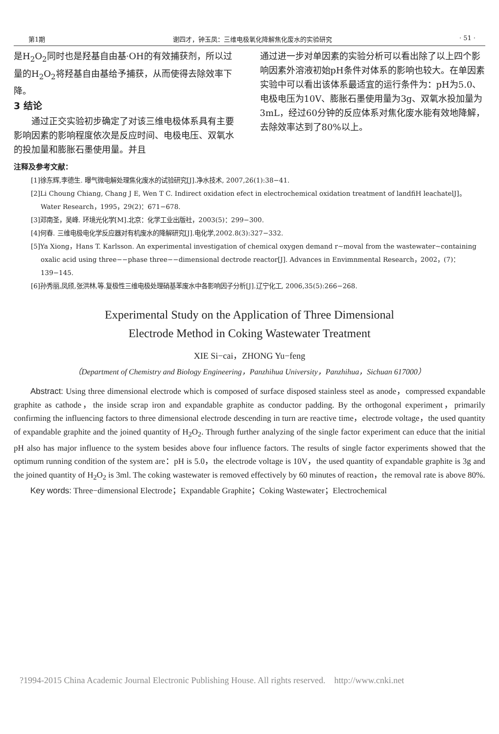第1期 谢四才，钟玉凤：三维电极氧化降解焦化废水的实验研究 · 51 ·
是H<sub>2</sub>O<sub>2</sub>同时也是羟基自由基·OH的有效捕获剂，所以过量的H<sub>2</sub>O<sub>2</sub>将羟基自由基给予捕获，从而使得去除效率下降。
3 结论
  通过正交实验初步确定了对该三维电极体系具有主要影响因素的影响程度依次是反应时间、电极电压、双氧水的投加量和膨胀石墨使用量。并且
通过进一步对单因素的实验分析可以看出除了以上四个影响因素外溶液初始pH条件对体系的影响也较大。在单因素实验中可以看出该体系最适宜的运行条件为：pH为5.0、电极电压为10V、膨胀石墨使用量为3g、双氧水投加量为3mL，经过60分钟的反应体系对焦化废水能有效地降解，去除效率达到了80%以上。
注释及参考文献：
[1]徐东辉,李德生. 曝气微电解处理焦化废水的试验研究[J].净水技术, 2007,26(1):38−41.
[2]Li Choung Chiang, Chang J E, Wen T C. Indirect oxidation efect in electrochemical oxidation treatment of landfiH leachatelJ]。Water Research，1995，29(2)：671−678.
[3]邓南圣，吴峰. 环境光化学[M].北京：化学工业出版社，2003(5)：299−300.
[4]何春. 三维电极电化学反应器对有机废水的降解研究[J].电化学,2002.8(3):327−332.
[5]Ya Xiong，Hans T. Karlsson. An experimental investigation of chemical oxygen demand r~moval from the wastewater~containing oxalic acid using three−−phase three−−dimensional dectrode reactor[J]. Advances in Envimnmental Research，2002，(7)：139−145.
[6]孙秀丽,凤颀,张洪林,等.复极性三维电极处理硝基苯废水中各影响因子分析[J].辽宁化工, 2006,35(5):266−268.
Experimental Study on the Application of Three Dimensional
Electrode Method in Coking Wastewater Treatment
XIE Si−cai，ZHONG Yu−feng
（Department of Chemistry and Biology Engineering，Panzhihua University，Panzhihua，Sichuan 617000）
  Abstract: Using three dimensional electrode which is composed of surface disposed stainless steel as anode，compressed expandable graphite as cathode，the inside scrap iron and expandable graphite as conductor padding. By the orthogonal experiment，primarily confirming the influencing factors to three dimensional electrode descending in turn are reactive time，electrode voltage，the used quantity of expandable graphite and the joined quantity of H<sub>2</sub>O<sub>2</sub>. Through further analyzing of the single factor experiment can educe that the initial pH also has major influence to the system besides above four influence factors. The results of single factor experiments showed that the optimum running condition of the system are：pH is 5.0，the electrode voltage is 10V，the used quantity of expandable graphite is 3g and the joined quantity of H<sub>2</sub>O<sub>2</sub> is 3ml. The coking wastewater is removed effectively by 60 minutes of reaction，the removal rate is above 80%.
  Key words: Three−dimensional Electrode；Expandable Graphite；Coking Wastewater；Electrochemical
?1994-2015 China Academic Journal Electronic Publishing House. All rights reserved. http://www.cnki.net